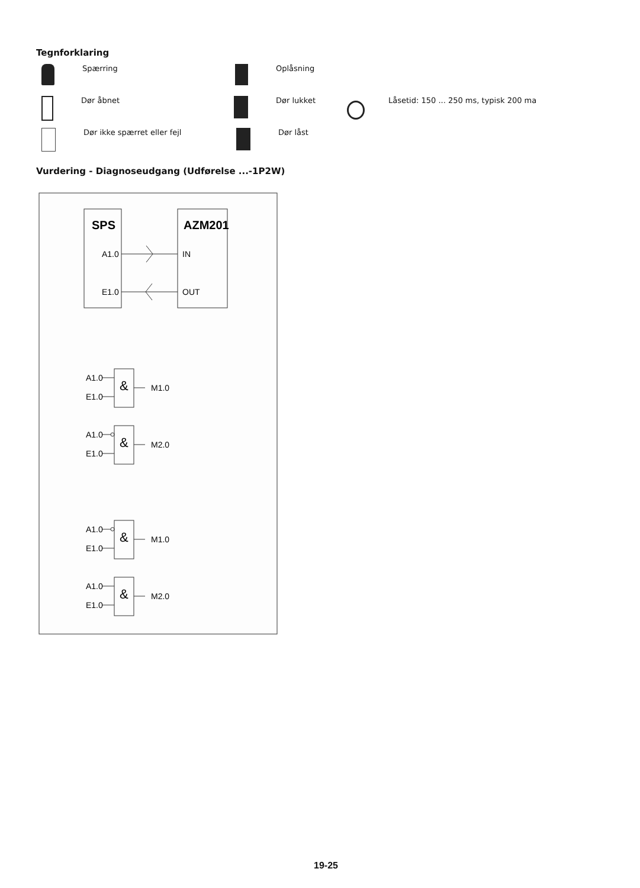Tegnforklaring
Spærring Oplåsning
Dør åbnet Dør lukket Låsetid: 150 ... 250 ms, typisk 200 ma
Dør ikke spærret eller fejl Dør låst
Vurdering - Diagnoseudgang (Udførelse ...-1P2W)
SPS
AZM201
A1.0
E1.0
IN
OUT
&
A1.0
E1.0
M1.0
&
A1.0
E1.0
M2.0
&
A1.0
E1.0
M1.0
&
A1.0
E1.0
M2.0
19-25